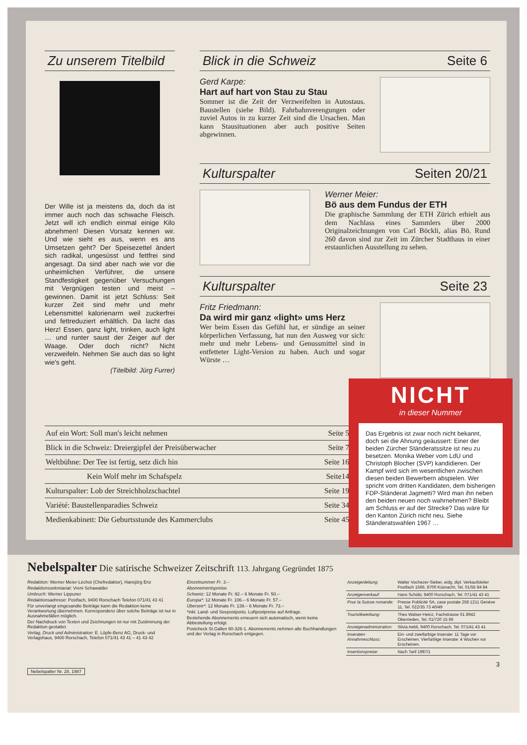Zu unserem Titelbild
Der Wille ist ja meistens da, doch da ist immer auch noch das schwache Fleisch. Jetzt will ich endlich einmal einige Kilo abnehmen! Diesen Vorsatz kennen wir. Und wie sieht es aus, wenn es ans Umsetzen geht? Der Speisezettel ändert sich radikal, ungesüsst und fettfrei sind angesagt. Da sind aber nach wie vor die unheimlichen Verführer, die unsere Standfestigkeit gegenüber Versuchungen mit Vergnügen testen und meist – gewinnen. Damit ist jetzt Schluss: Seit kurzer Zeit sind mehr und mehr Lebensmittel kalorienarm weil zuckerfrei und fettreduziert erhältlich. Da lacht das Herz! Essen, ganz light, trinken, auch light … und runter saust der Zeiger auf der Waage. Oder doch nicht? Nicht verzweifeln. Nehmen Sie auch das so light wie's geht.
(Titelbild: Jürg Furrer)
Blick in die Schweiz Seite 6
Gerd Karpe:
Hart auf hart von Stau zu Stau
Sommer ist die Zeit der Verzweifelten in Autostaus. Baustellen (siehe Bild). Fahrbahnverengungen oder zuviel Autos in zu kurzer Zeit sind die Ursachen. Man kann Stausituationen aber auch positive Seiten abgewinnen.
Kulturspalter Seiten 20/21
Werner Meier:
Bö aus dem Fundus der ETH
Die graphische Sammlung der ETH Zürich erhielt aus dem Nachlass eines Sammlers über 2000 Originalzeichnungen von Carl Böckli, alias Bö. Rund 260 davon sind zur Zeit im Zürcher Stadthaus in einer erstaunlichen Ausstellung zu sehen.
Kulturspalter Seite 23
Fritz Friedmann:
Da wird mir ganz «light» ums Herz
Wer beim Essen das Gefühl hat, er sündige an seiner körperlichen Verfassung, hat nun den Ausweg vor sich: mehr und mehr Lebens- und Genussmittel sind in entfetteter Light-Version zu haben. Auch und sogar Würste …
| Auf ein Wort: Soll man's leicht nehmen | Seite 5 |
| Blick in die Schweiz: Dreiergipfel der Preisüberwacher | Seite 7 |
| Weltbühne: Der Tee ist fertig, setz dich hin | Seite 16 |
| Kein Wolf mehr im Schafspelz | Seite14 |
| Kulturspalter: Lob der Streichholzschachtel | Seite 19 |
| Variété: Baustellenparadies Schweiz | Seite 34 |
| Medienkabinett: Die Geburtsstunde des Kammerclubs | Seite 45 |
NICHT
in dieser Nummer
Das Ergebnis ist zwar noch nicht bekannt, doch sei die Ahnung geäussert: Einer der beiden Zürcher Ständeratssitze ist neu zu besetzen. Monika Weber vom LdU und Christoph Blocher (SVP) kandidieren. Der Kampf wird sich im wesentlichen zwischen diesen beiden Bewerbern abspielen. Wer spricht vom dritten Kandidaten, dem bisherigen FDP-Ständerat Jagmetti? Wird man ihn neben den beiden neuen noch wahrnehmen? Bleibt am Schluss er auf der Strecke? Das wäre für den Kanton Zürich nicht neu. Siehe Ständeratswahlen 1967 …
Nebelspalter Die satirische Schweizer Zeitschrift 113. Jahrgang Gegründet 1875
Redaktion: Werner Meier-Léchot (Chefredaktor), Hansjörg Enz
Redaktionssekretariat: Vreni Schawalder
Umbruch: Werner Lippuner
Redaktionsadresse: Postfach, 9400 Rorschach Telefon 071/41 43 41
Für unverlangt eingesandte Beiträge kann die Redaktion keine Verantwortung übernehmen. Korrespondenz über solche Beiträge ist nur in Ausnahmefällen möglich.
Der Nachdruck von Texten und Zeichnungen ist nur mit Zustimmung der Redaktion gestattet.
Verlag, Druck und Administration: E. Löpfe-Benz AG, Druck- und Verlagshaus, 9400 Rorschach, Telefon 071/41 43 41 – 41 43 42
Einzelnummer Fr. 3.–
Abonnementspreise.
Schweiz: 12 Monate Fr. 92.– 6 Monate Fr. 50.–
Europa*: 12 Monate Fr. 106.– 6 Monate Fr. 57.–
Übersee*: 12 Monate Fr. 139.– 6 Monate Fr. 73.–
*inkl. Land- und Seepostporto. Luftpostpreise auf Anfrage.
Bestehende Abonnements erneuern sich automatisch, wenn keine Abbestellung erfolgt.
Postcheck St.Gallen 90-326-1. Abonnements nehmen alle Buchhandlungen und der Verlag in Rorschach entgegen.
| Anzeigenleitung: | Walter Vochezer-Sieber, eidg. dipl. Verkaufsleiter Postfach 1566, 8700 Küsnacht, Tel. 01/55 84 84 |
| Anzeigenverkauf: | Hans Schöbi, 9400 Rorschach, Tel. 071/41 43 41 |
| Pour la Suisse romande: | Presse Publicité SA, case postale 258 1211 Genève 11, Tel. 022/35 73 40/49 |
| Touristikwerbung: | Theo Walser-Heinz, Fachstrasse 61 8942 Oberrieden, Tel. 01/720 15 66 |
| Anzeigenadministration: | Silvia Aebli, 9400 Rorschach, Tel. 071/41 43 41 |
| Inseraten-Annahmeschluss: | Ein- und zweifarbige Inserate: 11 Tage vor Erscheinen. Vierfarbige Inserate: 4 Wochen vor Erscheinen. |
| Insertionspreise: | Nach Tarif 1987/1 |
3
Nebelspalter Nr. 28, 1987